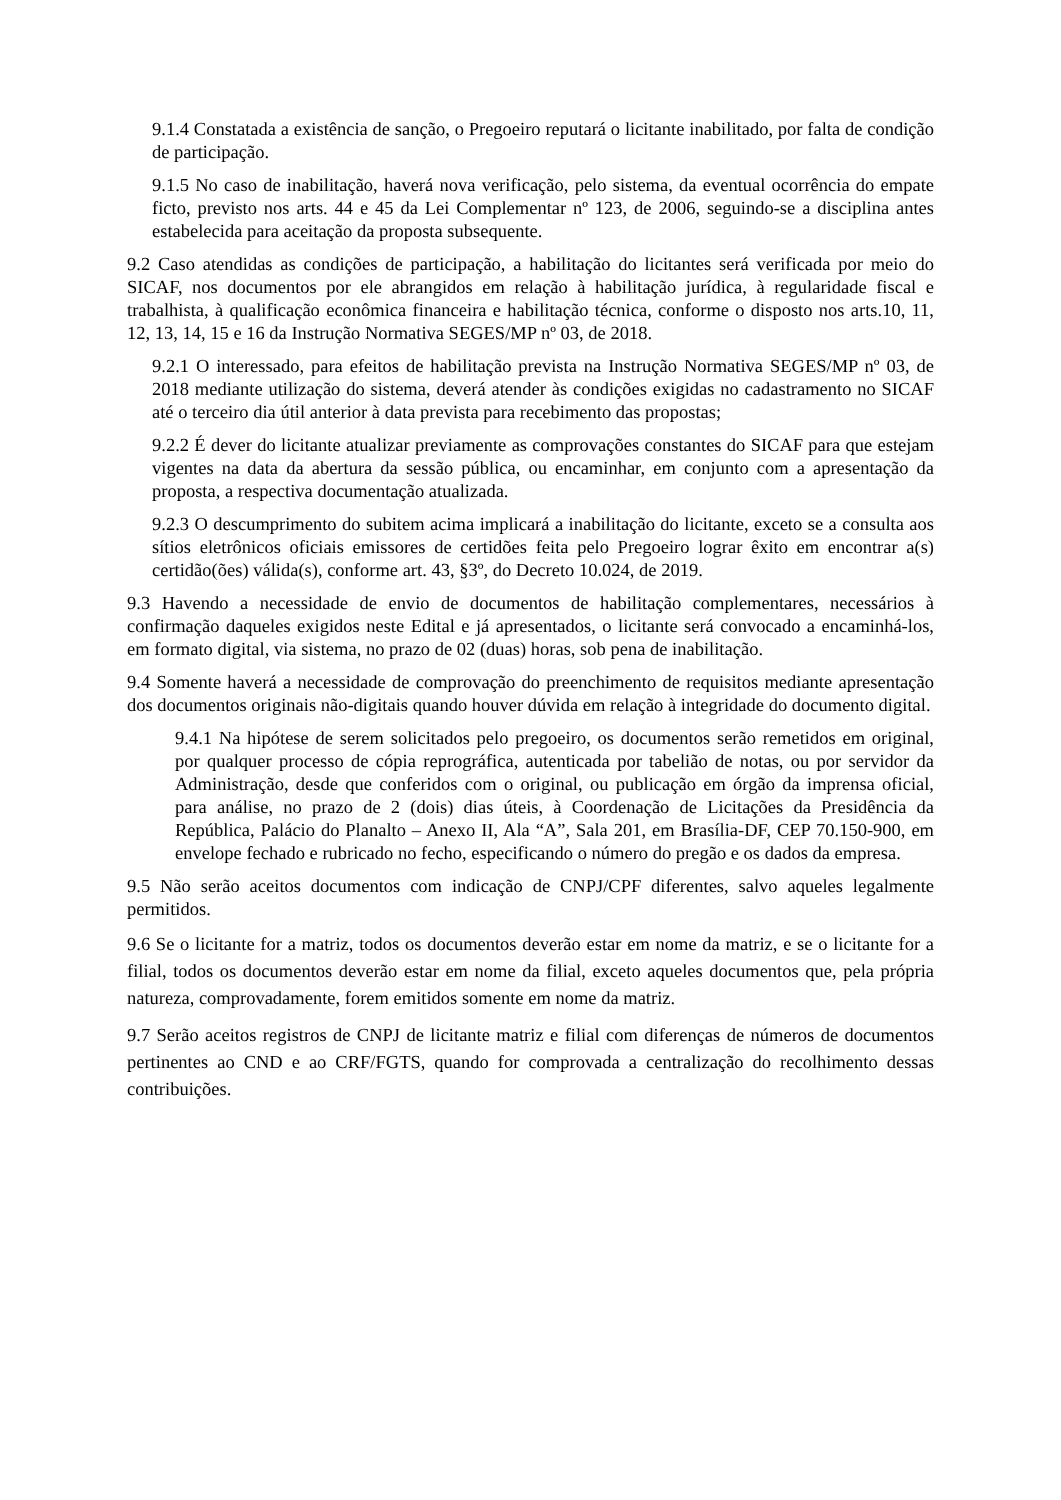9.1.4 Constatada a existência de sanção, o Pregoeiro reputará o licitante inabilitado, por falta de condição de participação.
9.1.5 No caso de inabilitação, haverá nova verificação, pelo sistema, da eventual ocorrência do empate ficto, previsto nos arts. 44 e 45 da Lei Complementar nº 123, de 2006, seguindo-se a disciplina antes estabelecida para aceitação da proposta subsequente.
9.2 Caso atendidas as condições de participação, a habilitação do licitantes será verificada por meio do SICAF, nos documentos por ele abrangidos em relação à habilitação jurídica, à regularidade fiscal e trabalhista, à qualificação econômica financeira e habilitação técnica, conforme o disposto nos arts.10, 11, 12, 13, 14, 15 e 16 da Instrução Normativa SEGES/MP nº 03, de 2018.
9.2.1 O interessado, para efeitos de habilitação prevista na Instrução Normativa SEGES/MP nº 03, de 2018 mediante utilização do sistema, deverá atender às condições exigidas no cadastramento no SICAF até o terceiro dia útil anterior à data prevista para recebimento das propostas;
9.2.2 É dever do licitante atualizar previamente as comprovações constantes do SICAF para que estejam vigentes na data da abertura da sessão pública, ou encaminhar, em conjunto com a apresentação da proposta, a respectiva documentação atualizada.
9.2.3 O descumprimento do subitem acima implicará a inabilitação do licitante, exceto se a consulta aos sítios eletrônicos oficiais emissores de certidões feita pelo Pregoeiro lograr êxito em encontrar a(s) certidão(ões) válida(s), conforme art. 43, §3º, do Decreto 10.024, de 2019.
9.3 Havendo a necessidade de envio de documentos de habilitação complementares, necessários à confirmação daqueles exigidos neste Edital e já apresentados, o licitante será convocado a encaminhá-los, em formato digital, via sistema, no prazo de 02 (duas) horas, sob pena de inabilitação.
9.4 Somente haverá a necessidade de comprovação do preenchimento de requisitos mediante apresentação dos documentos originais não-digitais quando houver dúvida em relação à integridade do documento digital.
9.4.1 Na hipótese de serem solicitados pelo pregoeiro, os documentos serão remetidos em original, por qualquer processo de cópia reprográfica, autenticada por tabelião de notas, ou por servidor da Administração, desde que conferidos com o original, ou publicação em órgão da imprensa oficial, para análise, no prazo de 2 (dois) dias úteis, à Coordenação de Licitações da Presidência da República, Palácio do Planalto – Anexo II, Ala “A”, Sala 201, em Brasília-DF, CEP 70.150-900, em envelope fechado e rubricado no fecho, especificando o número do pregão e os dados da empresa.
9.5 Não serão aceitos documentos com indicação de CNPJ/CPF diferentes, salvo aqueles legalmente permitidos.
9.6 Se o licitante for a matriz, todos os documentos deverão estar em nome da matriz, e se o licitante for a filial, todos os documentos deverão estar em nome da filial, exceto aqueles documentos que, pela própria natureza, comprovadamente, forem emitidos somente em nome da matriz.
9.7 Serão aceitos registros de CNPJ de licitante matriz e filial com diferenças de números de documentos pertinentes ao CND e ao CRF/FGTS, quando for comprovada a centralização do recolhimento dessas contribuições.